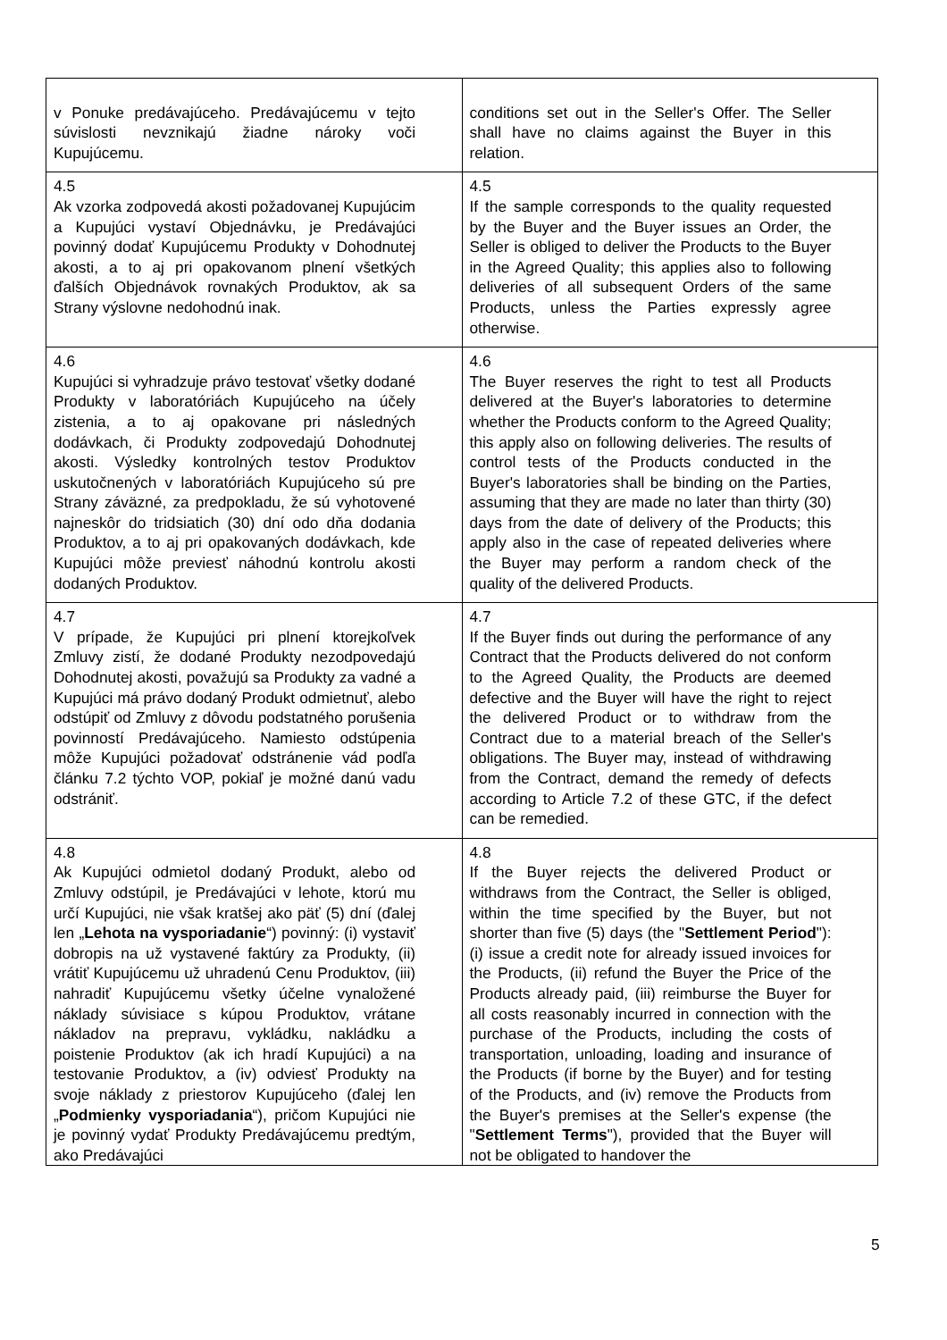| v Ponuke predávajúceho. Predávajúcemu v tejto súvislosti nevznikajú žiadne nároky voči Kupujúcemu. | conditions set out in the Seller's Offer. The Seller shall have no claims against the Buyer in this relation. |
| 4.5 Ak vzorka zodpovedá akosti požadovanej Kupujúcim a Kupujúci vystaví Objednávku, je Predávajúci povinný dodať Kupujúcemu Produkty v Dohodnutej akosti, a to aj pri opakovanom plnení všetkých ďalších Objednávok rovnakých Produktov, ak sa Strany výslovne nedohodnú inak. | 4.5 If the sample corresponds to the quality requested by the Buyer and the Buyer issues an Order, the Seller is obliged to deliver the Products to the Buyer in the Agreed Quality; this applies also to following deliveries of all subsequent Orders of the same Products, unless the Parties expressly agree otherwise. |
| 4.6 Kupujúci si vyhradzuje právo testovať všetky dodané Produkty v laboratóriách Kupujúceho na účely zistenia, a to aj opakovane pri následných dodávkach, či Produkty zodpovedajú Dohodnutej akosti. Výsledky kontrolných testov Produktov uskutočnených v laboratóriách Kupujúceho sú pre Strany záväzné, za predpokladu, že sú vyhotovené najneskôr do tridsiatich (30) dní odo dňa dodania Produktov, a to aj pri opakovaných dodávkach, kde Kupujúci môže previesť náhodnú kontrolu akosti dodaných Produktov. | 4.6 The Buyer reserves the right to test all Products delivered at the Buyer's laboratories to determine whether the Products conform to the Agreed Quality; this apply also on following deliveries. The results of control tests of the Products conducted in the Buyer's laboratories shall be binding on the Parties, assuming that they are made no later than thirty (30) days from the date of delivery of the Products; this apply also in the case of repeated deliveries where the Buyer may perform a random check of the quality of the delivered Products. |
| 4.7 V prípade, že Kupujúci pri plnení ktorejkoľvek Zmluvy zistí, že dodané Produkty nezodpovedajú Dohodnutej akosti, považujú sa Produkty za vadné a Kupujúci má právo dodaný Produkt odmietnuť, alebo odstúpiť od Zmluvy z dôvodu podstatného porušenia povinností Predávajúceho. Namiesto odstúpenia môže Kupujúci požadovať odstránenie vád podľa článku 7.2 týchto VOP, pokiaľ je možné danú vadu odstrániť. | 4.7 If the Buyer finds out during the performance of any Contract that the Products delivered do not conform to the Agreed Quality, the Products are deemed defective and the Buyer will have the right to reject the delivered Product or to withdraw from the Contract due to a material breach of the Seller's obligations. The Buyer may, instead of withdrawing from the Contract, demand the remedy of defects according to Article 7.2 of these GTC, if the defect can be remedied. |
| 4.8 Ak Kupujúci odmietol dodaný Produkt, alebo od Zmluvy odstúpil, je Predávajúci v lehote, ktorú mu určí Kupujúci, nie však kratšej ako päť (5) dní (ďalej len „ Lehota na vysporiadanie “) povinný: (i) vystaviť dobropis na už vystavené faktúry za Produkty, (ii) vrátiť Kupujúcemu už uhradenú Cenu Produktov, (iii) nahradiť Kupujúcemu všetky účelne vynaložené náklady súvisiace s kúpou Produktov, vrátane nákladov na prepravu, vykládku, nakládku a poistenie Produktov (ak ich hradí Kupujúci) a na testovanie Produktov, a (iv) odviesť Produkty na svoje náklady z priestorov Kupujúceho (ďalej len „ Podmienky vysporiadania “), pričom Kupujúci nie je povinný vydať Produkty Predávajúcemu predtým, ako Predávajúci | 4.8 If the Buyer rejects the delivered Product or withdraws from the Contract, the Seller is obliged, within the time specified by the Buyer, but not shorter than five (5) days (the " Settlement Period "): (i) issue a credit note for already issued invoices for the Products, (ii) refund the Buyer the Price of the Products already paid, (iii) reimburse the Buyer for all costs reasonably incurred in connection with the purchase of the Products, including the costs of transportation, unloading, loading and insurance of the Products (if borne by the Buyer) and for testing of the Products, and (iv) remove the Products from the Buyer's premises at the Seller's expense (the " Settlement Terms "), provided that the Buyer will not be obligated to handover the |
5